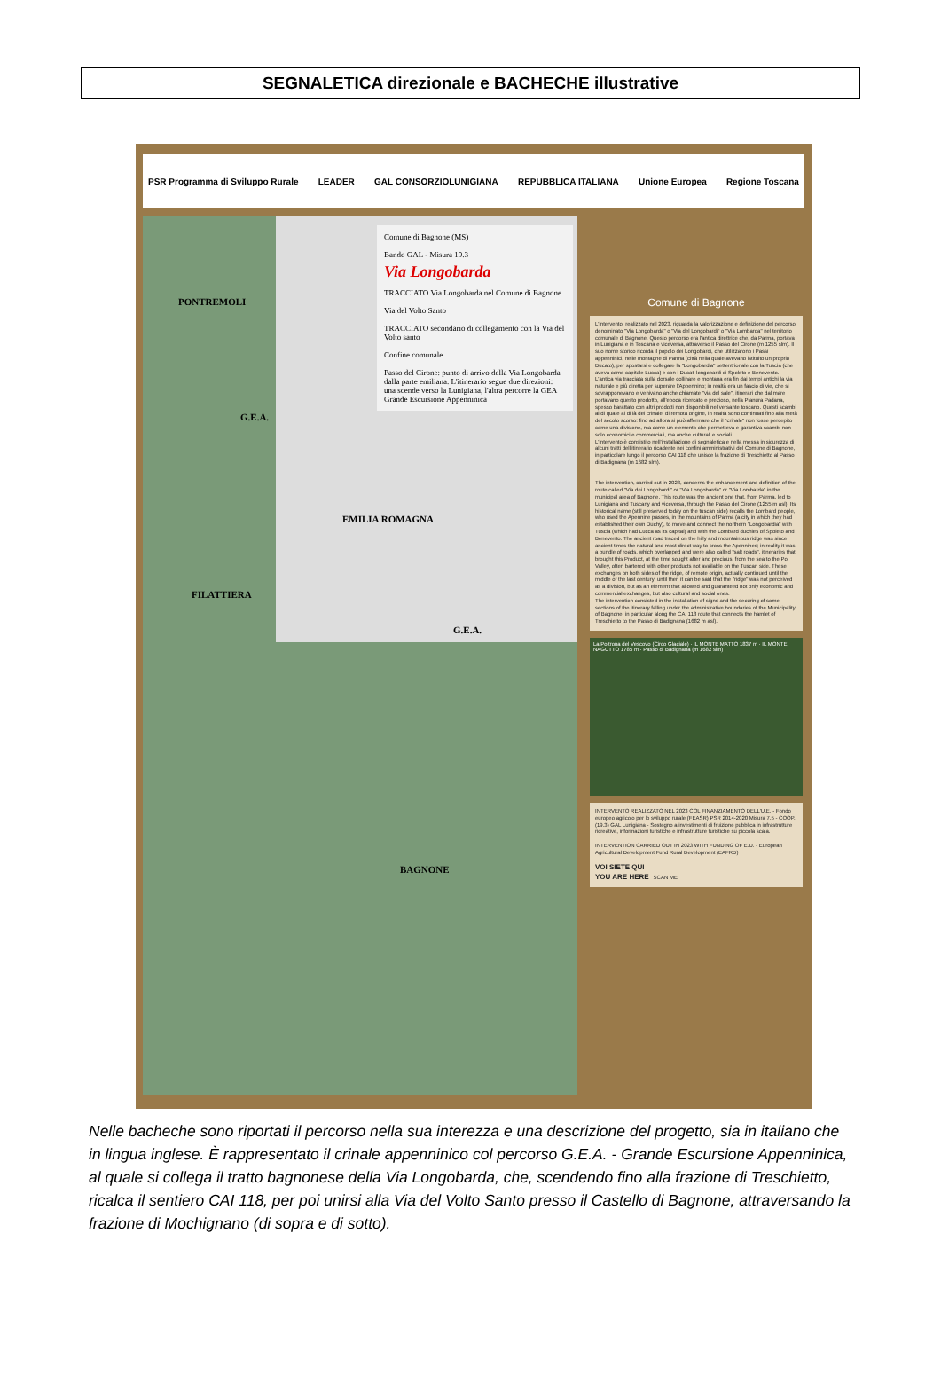SEGNALETICA direzionale e BACHECHE illustrative
PSR Programma di Sviluppo Rurale LEADER GAL CONSORZIOLUNIGIANA REPUBBLICA ITALIANA Unione Europea Regione Toscana
Comune di Bagnone (MS)
Bando GAL - Misura 19.3
Via Longobarda
TRACCIATO Via Longobarda nel Comune di Bagnone
Via del Volto Santo
TRACCIATO secondario di collegamento con la Via del Volto santo
Confine comunale
Passo del Cirone: punto di arrivo della Via Longobarda dalla parte emiliana. L'itinerario segue due direzioni: una scende verso la Lunigiana, l'altra percorre la GEA Grande Escursione Appenninica
PONTREMOLI
EMILIA ROMAGNA
FILATTIERA
BAGNONE
G.E.A.
G.E.A.
Comune di Bagnone
L'intervento, realizzato nel 2023, riguarda la valorizzazione e definizione del percorso denominato "Via Longobarda" o "Via del Longobardi" o "Via Lombarda" nel territorio comunale di Bagnone. Questo percorso era l'antica direttrice che, da Parma, portava in Lunigiana e in Toscana e viceversa, attraverso il Passo del Cirone (m 1255 slm). Il suo nome storico ricorda il popolo dei Longobardi, che utilizzarono i Passi appenninici, nelle montagne di Parma (città nella quale avevano istituito un proprio Ducato), per spostarsi e collegare la "Longobardia" settentrionale con la Tuscia (che aveva come capitale Lucca) e con i Ducati longobardi di Spoleto e Benevento. L'antica via tracciata sulla dorsale collinare e montana era fin dai tempi antichi la via naturale e più diretta per superare l'Appennino; in realtà era un fascio di vie, che si sovrapponevano e venivano anche chiamate "via del sale", itinerari che dal mare portavano questo prodotto, all'epoca ricercato e prezioso, nella Pianura Padana, spesso barattato con altri prodotti non disponibili nel versante toscano. Questi scambi al di qua e al di là del crinale, di remota origine, in realtà sono continuati fino alla metà del secolo scorso: fino ad allora si può affermare che il "crinale" non fosse percepito come una divisione, ma come un elemento che permetteva e garantiva scambi non solo economici e commerciali, ma anche culturali e sociali.
L'intervento è consistito nell'installazione di segnaletica e nella messa in sicurezza di alcuni tratti dell'itinerario ricadente nei confini amministrativi del Comune di Bagnone, in particolare lungo il percorso CAI 118 che unisce la frazione di Treschietto al Passo di Badignana (m 1682 slm).
The intervention, carried out in 2023, concerns the enhancement and definition of the route called "Via dei Longobardi" or "Via Longobarda" or "Via Lombarda" in the municipal area of Bagnone. This route was the ancient one that, from Parma, led to Lunigiana and Tuscany and viceversa, through the Passo del Cirone (1255 m asl). Its historical name (still preserved today on the tuscan side) recalls the Lombard people, who used the Apennine passes, in the mountains of Parma (a city in which they had established their own Duchy), to move and connect the northern "Longobardia" with Tuscia (which had Lucca as its capital) and with the Lombard duchies of Spoleto and Benevento. The ancient road traced on the hilly and mountainous ridge was since ancient times the natural and most direct way to cross the Apennines; in reality it was a bundle of roads, which overlapped and were also called "salt roads", itineraries that brought this Product, at the time sought after and precious, from the sea to the Po Valley, often bartered with other products not available on the Tuscan side. These exchanges on both sides of the ridge, of remote origin, actually continued until the middle of the last century: until then it can be said that the "ridge" was not perceived as a division, but as an element that allowed and guaranteed not only economic and commercial exchanges, but also cultural and social ones.
The intervention consisted in the installation of signs and the securing of some sections of the itinerary falling under the administrative boundaries of the Municipality of Bagnone, in particular along the CAI 118 route that connects the hamlet of Treschietto to the Passo di Badignana (1682 m asl).
La Poltrona del Vescovo (Circo Glaciale) · IL MONTE MATTO 1837 m · IL MONTE NAGUTTO 1785 m · Passo di Badignana (m 1682 slm)
INTERVENTO REALIZZATO NEL 2023 COL FINANZIAMENTO DELL'U.E. - Fondo europeo agricolo per lo sviluppo rurale (FEASR) PSR 2014-2020 Misura 7.5 - COOP. (19.3) GAL Lunigiana - Sostegno a investimenti di fruizione pubblica in infrastrutture ricreative, informazioni turistiche e infrastrutture turistiche su piccola scala.
INTERVENTION CARRIED OUT IN 2023 WITH FUNDING OF E.U. - European Agricultural Development Fund Rural Development (EAFRD)
VOI SIETE QUI
YOU ARE HERE SCAN ME
Nelle bacheche sono riportati il percorso nella sua interezza e una descrizione del progetto, sia in italiano che in lingua inglese. È rappresentato il crinale appenninico col percorso G.E.A. - Grande Escursione Appenninica, al quale si collega il tratto bagnonese della Via Longobarda, che, scendendo fino alla frazione di Treschietto, ricalca il sentiero CAI 118, per poi unirsi alla Via del Volto Santo presso il Castello di Bagnone, attraversando la frazione di Mochignano (di sopra e di sotto).